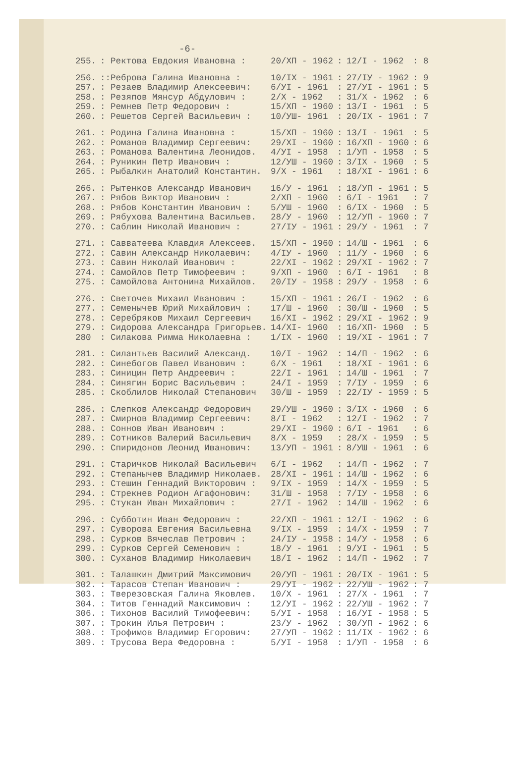-6-
| 255. | : Ректова Евдокия Ивановна : | 20/ХП - 1962 | : | 12/I - 1962 | : 8 |
| 256. | ::Реброва Галина Ивановна : | 10/IX - 1961 | : | 27/IУ - 1962 | : 9 |
| 257. | : Резаев Владимир Алексеевич: | 6/УI - 1961 | : | 27/УI - 1961 | : 5 |
| 258. | : Резяпов Мянсур Абдулович : | 2/X - 1962 | : | 31/X - 1962 | : 6 |
| 259. | : Ремнев Петр Федорович : | 15/ХП - 1960 | : | 13/I - 1961 | : 5 |
| 260. | : Решетов Сергей Васильевич : | 10/УШ- 1961 | : | 20/IX - 1961 | : 7 |
| 261. | : Родина Галина Ивановна : | 15/ХП - 1960 | : | 13/I - 1961 | : 5 |
| 262. | : Романов Владимир Сергеевич: | 29/XI - 1960 | : | 16/ХП - 1960 | : 6 |
| 263. | : Романова Валентина Леонидов. | 4/УI - 1958 | : | 1/УП - 1958 | : 5 |
| 264. | : Руникин Петр Иванович : | 12/УШ - 1960 | : | 3/IX - 1960 | : 5 |
| 265. | : Рыбалкин Анатолий Константин. | 9/X - 1961 | : | 18/XI - 1961 | : 6 |
| 266. | : Рытенков Александр Иванович | 16/У - 1961 | : | 18/УП - 1961 | : 5 |
| 267. | : Рябов Виктор Иванович : | 2/ХП - 1960 | : | 6/I - 1961 | : 7 |
| 268. | : Рябов Константин Иванович : | 5/УШ - 1960 | : | 6/IX - 1960 | : 5 |
| 269. | : Рябухова Валентина Васильев. | 28/У - 1960 | : | 12/УП - 1960 | : 7 |
| 270. | : Саблин Николай Иванович : | 27/IУ - 1961 | : | 29/У - 1961 | : 7 |
| 271. | : Савватеева Клавдия Алексеев. | 15/ХП - 1960 | : | 14/Ш - 1961 | : 6 |
| 272. | : Савин Александр Николаевич: | 4/IУ - 1960 | : | 11/У - 1960 | : 6 |
| 273. | : Савин Николай Иванович : | 22/XI - 1962 | : | 29/XI - 1962 | : 7 |
| 274. | : Самойлов Петр Тимофеевич : | 9/ХП - 1960 | : | 6/I - 1961 | : 8 |
| 275. | : Самойлова Антонина Михайлов. | 20/IУ - 1958 | : | 29/У - 1958 | : 6 |
| 276. | : Светочев Михаил Иванович : | 15/ХП - 1961 | : | 26/I - 1962 | : 6 |
| 277. | : Семенычев Юрий Михайлович : | 17/Ш - 1960 | : | 30/Ш - 1960 | : 5 |
| 278. | : Серебряков Михаил Сергеевич | 16/XI - 1962 | : | 29/XI - 1962 | : 9 |
| 279. | : Сидорова Александра Григорьев. | 14/XI- 1960 | : | 16/ХП- 1960 | : 5 |
| 280 | : Силакова Римма Николаевна : | 1/IX - 1960 | : | 19/XI - 1961 | : 7 |
| 281. | : Силантьев Василий Александ. | 10/I - 1962 | : | 14/П - 1962 | : 6 |
| 282. | : Синебогов Павел Иванович : | 6/X - 1961 | : | 18/XI - 1961 | : 6 |
| 283. | : Синицин Петр Андреевич : | 22/I - 1961 | : | 14/Ш - 1961 | : 7 |
| 284. | : Синягин Борис Васильевич : | 24/I - 1959 | : | 7/IУ - 1959 | : 6 |
| 285. | : Скоблилов Николай Степанович | 30/Ш - 1959 | : | 22/IУ - 1959 | : 5 |
| 286. | : Слепков Александр Федорович | 29/УШ - 1960 | : | 3/IX - 1960 | : 6 |
| 287. | : Смирнов Владимир Сергеевич: | 8/I - 1962 | : | 12/I - 1962 | : 7 |
| 288. | : Соннов Иван Иванович : | 29/XI - 1960 | : | 6/I - 1961 | : 6 |
| 289. | : Сотников Валерий Васильевич | 8/X - 1959 | : | 28/X - 1959 | : 5 |
| 290. | : Спиридонов Леонид Иванович: | 13/УП - 1961 | : | 8/УШ - 1961 | : 6 |
| 291. | : Старичков Николай Васильевич | 6/I - 1962 | : | 14/П - 1962 | : 7 |
| 292. | : Степанычев Владимир Николаев. | 28/XI - 1961 | : | 14/Ш - 1962 | : 6 |
| 293. | : Стешин Геннадий Викторович : | 9/IX - 1959 | : | 14/X - 1959 | : 5 |
| 294. | : Стрекнев Родион Агафонович: | 31/Ш - 1958 | : | 7/IУ - 1958 | : 6 |
| 295. | : Стукан Иван Михайлович : | 27/I - 1962 | : | 14/Ш - 1962 | : 6 |
| 296. | : Субботин Иван Федорович : | 22/ХП - 1961 | : | 12/I - 1962 | : 6 |
| 297. | : Суворова Евгения Васильевна | 9/IX - 1959 | : | 14/X - 1959 | : 7 |
| 298. | : Сурков Вячеслав Петрович : | 24/IУ - 1958 | : | 14/У - 1958 | : 6 |
| 299. | : Сурков Сергей Семенович : | 18/У - 1961 | : | 9/УI - 1961 | : 5 |
| 300. | : Суханов Владимир Николаевич | 18/I - 1962 | : | 14/П - 1962 | : 7 |
| 301. | : Талашкин Дмитрий Максимович | 20/УП - 1961 | : | 20/IX - 1961 | : 5 |
| 302. | : Тарасов Степан Иванович : | 29/УI - 1962 | : | 22/УШ - 1962 | : 7 |
| 303. | : Тверезовская Галина Яковлев. | 10/X - 1961 | : | 27/X - 1961 | : 7 |
| 304. | : Титов Геннадий Максимович : | 12/УI - 1962 | : | 22/УШ - 1962 | : 7 |
| 306. | : Тихонов Василий Тимофеевич: | 5/УI - 1958 | : | 16/УI - 1958 | : 5 |
| 307. | : Трокин Илья Петрович : | 23/У - 1962 | : | 30/УП - 1962 | : 6 |
| 308. | : Трофимов Владимир Егорович: | 27/УП - 1962 | : | 11/IX - 1962 | : 6 |
| 309. | : Трусова Вера Федоровна : | 5/УI - 1958 | : | 1/УП - 1958 | : 6 |